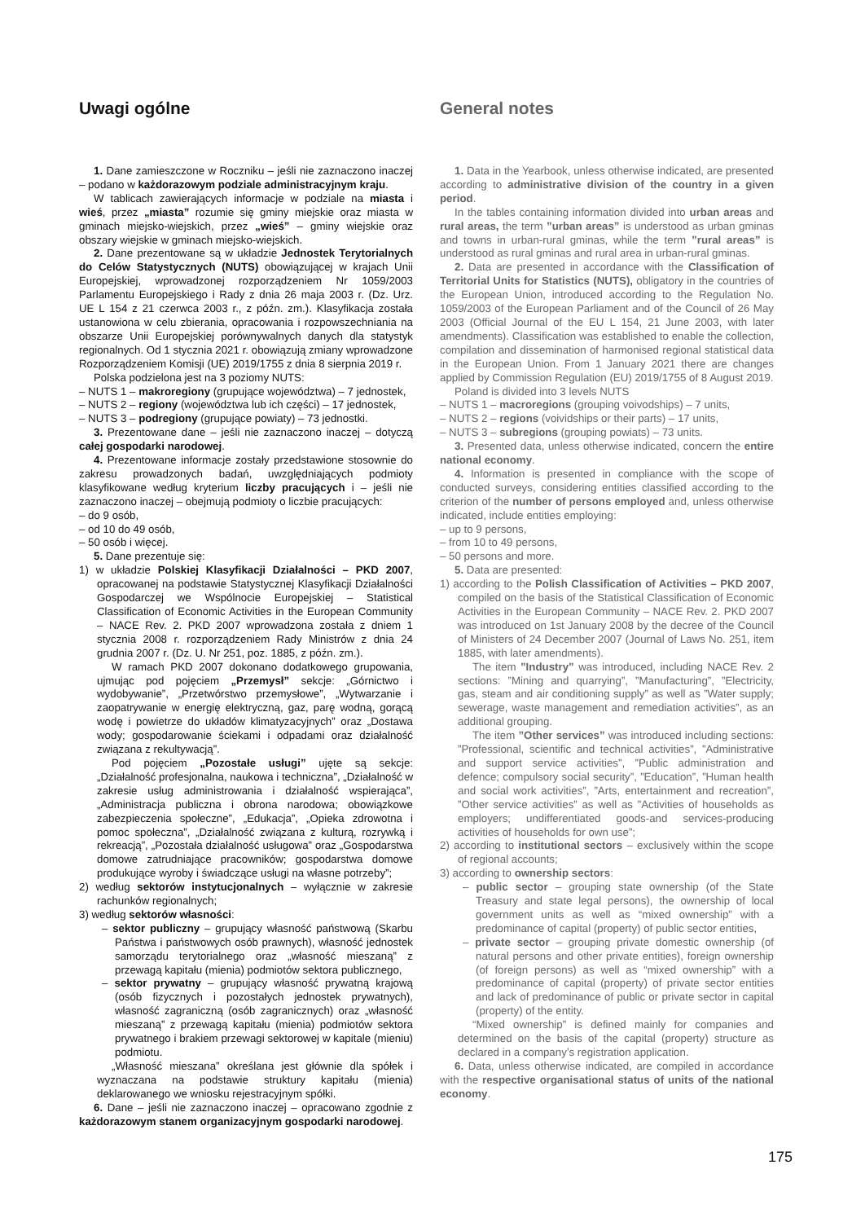Uwagi ogólne
1. Dane zamieszczone w Roczniku – jeśli nie zaznaczono inaczej – podano w każdorazowym podziale administracyjnym kraju.
W tablicach zawierających informacje w podziale na miasta i wieś, przez „miasta” rozumie się gminy miejskie oraz miasta w gminach miejsko-wiejskich, przez „wieś” – gminy wiejskie oraz obszary wiejskie w gminach miejsko-wiejskich.
2. Dane prezentowane są w układzie Jednostek Terytorialnych do Celów Statystycznych (NUTS) obowiązującej w krajach Unii Europejskiej, wprowadzonej rozporządzeniem Nr 1059/2003 Parlamentu Europejskiego i Rady z dnia 26 maja 2003 r. (Dz. Urz. UE L 154 z 21 czerwca 2003 r., z późn. zm.). Klasyfikacja została ustanowiona w celu zbierania, opracowania i rozpowszechniania na obszarze Unii Europejskiej porównywalnych danych dla statystyk regionalnych. Od 1 stycznia 2021 r. obowiązują zmiany wprowadzone Rozporządzeniem Komisji (UE) 2019/1755 z dnia 8 sierpnia 2019 r.
Polska podzielona jest na 3 poziomy NUTS:
– NUTS 1 – makroregiony (grupujące województwa) – 7 jednostek,
– NUTS 2 – regiony (województwa lub ich części) – 17 jednostek,
– NUTS 3 – podregiony (grupujące powiaty) – 73 jednostki.
3. Prezentowane dane – jeśli nie zaznaczono inaczej – dotyczą całej gospodarki narodowej.
4. Prezentowane informacje zostały przedstawione stosownie do zakresu prowadzonych badań, uwzględniających podmioty klasyfikowane według kryterium liczby pracujących i – jeśli nie zaznaczono inaczej – obejmują podmioty o liczbie pracujących:
– do 9 osób,
– od 10 do 49 osób,
– 50 osób i więcej.
5. Dane prezentuje się:
1) w układzie Polskiej Klasyfikacji Działalności – PKD 2007, opracowanej na podstawie Statystycznej Klasyfikacji Działalności Gospodarczej we Wspólnocie Europejskiej – Statistical Classification of Economic Activities in the European Community – NACE Rev. 2. PKD 2007 wprowadzona została z dniem 1 stycznia 2008 r. rozporządzeniem Rady Ministrów z dnia 24 grudnia 2007 r. (Dz. U. Nr 251, poz. 1885, z późn. zm.).
W ramach PKD 2007 dokonano dodatkowego grupowania, ujmując pod pojęciem „Przemysł” sekcje: „Górnictwo i wydobywanie”, „Przetwórstwo przemysłowe”, „Wytwarzanie i zaopatrywanie w energię elektryczną, gaz, parę wodną, gorącą wodę i powietrze do układów klimatyzacyjnych” oraz „Dostawa wody; gospodarowanie ściekami i odpadami oraz działalność związana z rekultywacją”.
Pod pojęciem „Pozostałe usługi” ujęte są sekcje: „Działalność profesjonalna, naukowa i techniczna”, „Działalność w zakresie usług administrowania i działalność wspierająca”, „Administracja publiczna i obrona narodowa; obowiązkowe zabezpieczenia społeczne”, „Edukacja”, „Opieka zdrowotna i pomoc społeczna”, „Działalność związana z kulturą, rozrywką i rekreacją”, „Pozostała działalność usługowa” oraz „Gospodarstwa domowe zatrudniające pracowników; gospodarstwa domowe produkujące wyroby i świadczące usługi na własne potrzeby”;
2) według sektorów instytucjonalnych – wyłącznie w zakresie rachunków regionalnych;
3) według sektorów własności:
– sektor publiczny – grupujący własność państwową (Skarbu Państwa i państwowych osób prawnych), własność jednostek samorządu terytorialnego oraz „własność mieszaną” z przewagą kapitału (mienia) podmiotów sektora publicznego,
– sektor prywatny – grupujący własność prywatną krajową (osób fizycznych i pozostałych jednostek prywatnych), własność zagraniczną (osób zagranicznych) oraz „własność mieszaną” z przewagą kapitału (mienia) podmiotów sektora prywatnego i brakiem przewagi sektorowej w kapitale (mieniu) podmiotu.
„Własność mieszana” określana jest głównie dla spółek i wyznaczana na podstawie struktury kapitału (mienia) deklarowanego we wniosku rejestracyjnym spółki.
6. Dane – jeśli nie zaznaczono inaczej – opracowano zgodnie z każdorazowym stanem organizacyjnym gospodarki narodowej.
General notes
1. Data in the Yearbook, unless otherwise indicated, are presented according to administrative division of the country in a given period.
In the tables containing information divided into urban areas and rural areas, the term ”urban areas” is understood as urban gminas and towns in urban-rural gminas, while the term ”rural areas” is understood as rural gminas and rural area in urban-rural gminas.
2. Data are presented in accordance with the Classification of Territorial Units for Statistics (NUTS), obligatory in the countries of the European Union, introduced according to the Regulation No. 1059/2003 of the European Parliament and of the Council of 26 May 2003 (Official Journal of the EU L 154, 21 June 2003, with later amendments). Classification was established to enable the collection, compilation and dissemination of harmonised regional statistical data in the European Union. From 1 January 2021 there are changes applied by Commission Regulation (EU) 2019/1755 of 8 August 2019.
Poland is divided into 3 levels NUTS
– NUTS 1 – macroregions (grouping voivodships) – 7 units,
– NUTS 2 – regions (voividships or their parts) – 17 units,
– NUTS 3 – subregions (grouping powiats) – 73 units.
3. Presented data, unless otherwise indicated, concern the entire national economy.
4. Information is presented in compliance with the scope of conducted surveys, considering entities classified according to the criterion of the number of persons employed and, unless otherwise indicated, include entities employing:
– up to 9 persons,
– from 10 to 49 persons,
– 50 persons and more.
5. Data are presented:
1) according to the Polish Classification of Activities – PKD 2007, compiled on the basis of the Statistical Classification of Economic Activities in the European Community – NACE Rev. 2. PKD 2007 was introduced on 1st January 2008 by the decree of the Council of Ministers of 24 December 2007 (Journal of Laws No. 251, item 1885, with later amendments).
The item ”Industry” was introduced, including NACE Rev. 2 sections: ”Mining and quarrying”, ”Manufacturing”, ”Electricity, gas, steam and air conditioning supply” as well as ”Water supply; sewerage, waste management and remediation activities”, as an additional grouping.
The item ”Other services” was introduced including sections: ”Professional, scientific and technical activities”, ”Administrative and support service activities”, ”Public administration and defence; compulsory social security”, ”Education”, ”Human health and social work activities”, ”Arts, entertainment and recreation”, ”Other service activities” as well as ”Activities of households as employers; undifferentiated goods-and services-producing activities of households for own use”;
2) according to institutional sectors – exclusively within the scope of regional accounts;
3) according to ownership sectors:
– public sector – grouping state ownership (of the State Treasury and state legal persons), the ownership of local government units as well as “mixed ownership” with a predominance of capital (property) of public sector entities,
– private sector – grouping private domestic ownership (of natural persons and other private entities), foreign ownership (of foreign persons) as well as “mixed ownership” with a predominance of capital (property) of private sector entities and lack of predominance of public or private sector in capital (property) of the entity.
“Mixed ownership” is defined mainly for companies and determined on the basis of the capital (property) structure as declared in a company’s registration application.
6. Data, unless otherwise indicated, are compiled in accordance with the respective organisational status of units of the national economy.
175